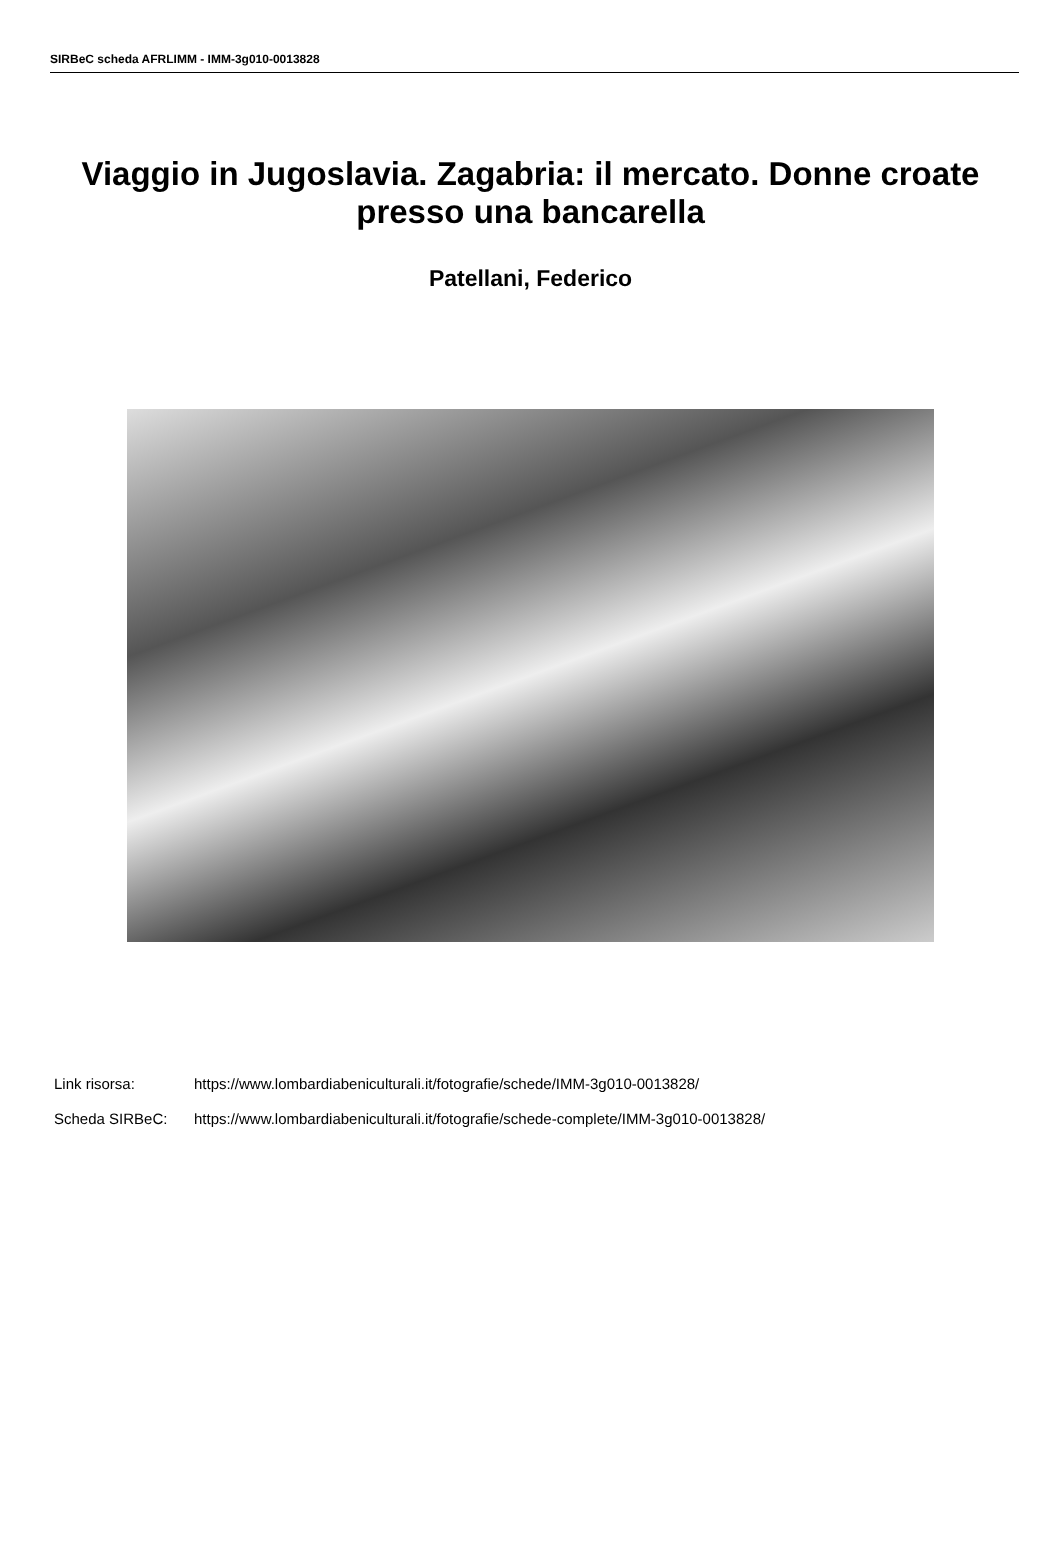SIRBeC scheda AFRLIMM - IMM-3g010-0013828
Viaggio in Jugoslavia. Zagabria: il mercato. Donne croate presso una bancarella
Patellani, Federico
| Link risorsa: | https://www.lombardiabeniculturali.it/fotografie/schede/IMM-3g010-0013828/ |
| Scheda SIRBeC: | https://www.lombardiabeniculturali.it/fotografie/schede-complete/IMM-3g010-0013828/ |